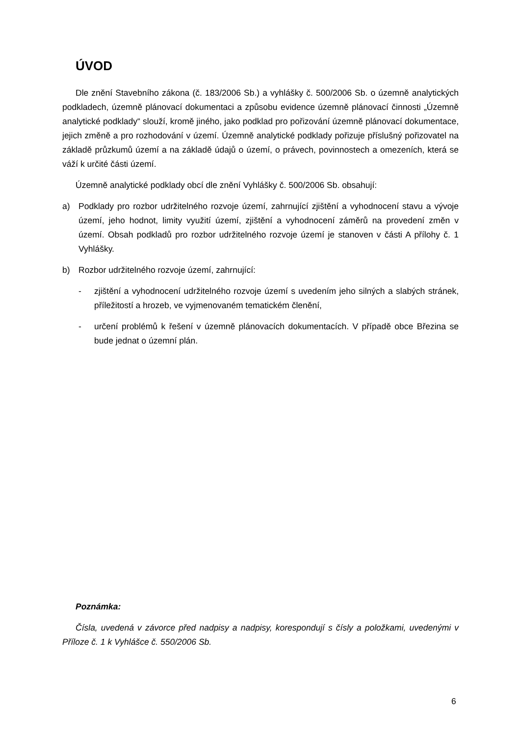ÚVOD
Dle znění Stavebního zákona (č. 183/2006 Sb.) a vyhlášky č. 500/2006 Sb. o územně analytických podkladech, územně plánovací dokumentaci a způsobu evidence územně plánovací činnosti „Územně analytické podklady“ slouží, kromě jiného, jako podklad pro pořizování územně plánovací dokumentace, jejich změně a pro rozhodování v území. Územně analytické podklady pořizuje příslušný pořizovatel na základě průzkumů území a na základě údajů o území, o právech, povinnostech a omezeních, která se váží k určité části území.
Územně analytické podklady obcí dle znění Vyhlášky č. 500/2006 Sb. obsahují:
a) Podklady pro rozbor udržitelného rozvoje území, zahrnující zjištění a vyhodnocení stavu a vývoje území, jeho hodnot, limity využití území, zjištění a vyhodnocení záměrů na provedení změn v území. Obsah podkladů pro rozbor udržitelného rozvoje území je stanoven v části A přílohy č. 1 Vyhlášky.
b) Rozbor udržitelného rozvoje území, zahrnující:
- zjištění a vyhodnocení udržitelného rozvoje území s uvedením jeho silných a slabých stránek, příležitostí a hrozeb, ve vyjmenovaném tematickém členění,
- určení problémů k řešení v územně plánovacích dokumentacích. V případě obce Březina se bude jednat o územní plán.
Poznámka:
Čísla, uvedená v závorce před nadpisy a nadpisy, korespondují s čísly a položkami, uvedenými v Příloze č. 1 k Vyhlášce č. 550/2006 Sb.
6